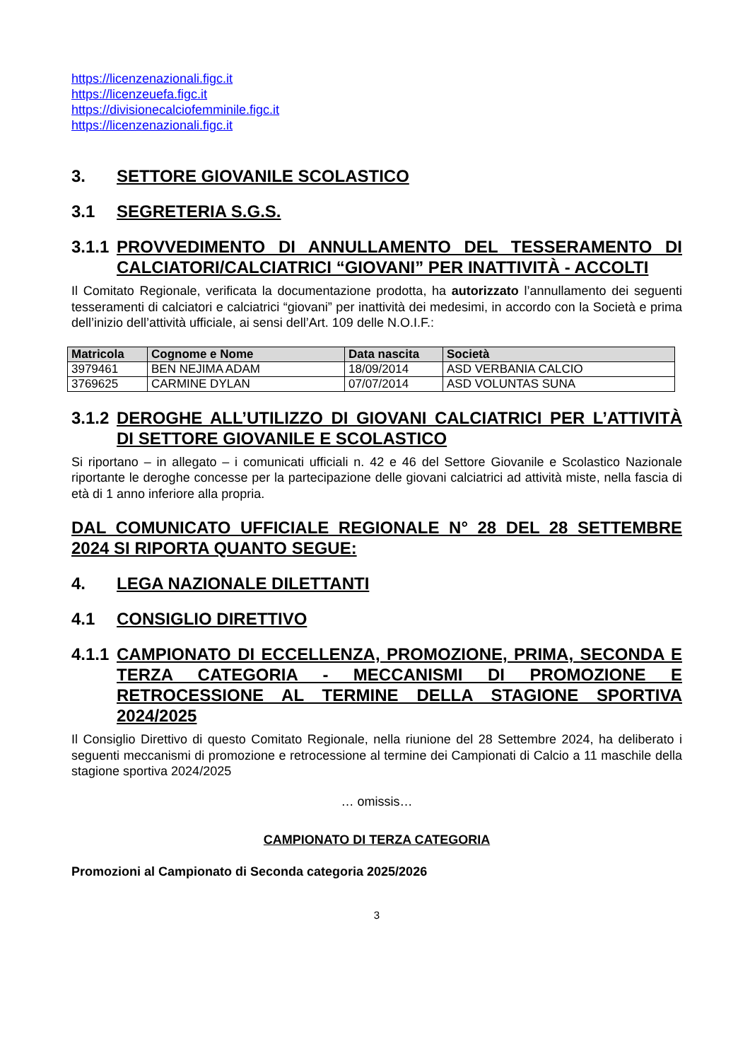https://licenzenazionali.figc.it
https://licenzeuefa.figc.it
https://divisionecalciofemminile.figc.it
https://licenzenazionali.figc.it
3. SETTORE GIOVANILE SCOLASTICO
3.1 SEGRETERIA S.G.S.
3.1.1 PROVVEDIMENTO DI ANNULLAMENTO DEL TESSERAMENTO DI CALCIATORI/CALCIATRICI “GIOVANI” PER INATTIVITÀ - ACCOLTI
Il Comitato Regionale, verificata la documentazione prodotta, ha autorizzato l’annullamento dei seguenti tesseramenti di calciatori e calciatrici “giovani” per inattività dei medesimi, in accordo con la Società e prima dell’inizio dell’attività ufficiale, ai sensi dell’Art. 109 delle N.O.I.F.:
| Matricola | Cognome e Nome | Data nascita | Società |
| --- | --- | --- | --- |
| 3979461 | BEN NEJIMA ADAM | 18/09/2014 | ASD VERBANIA CALCIO |
| 3769625 | CARMINE DYLAN | 07/07/2014 | ASD VOLUNTAS SUNA |
3.1.2 DEROGHE ALL’UTILIZZO DI GIOVANI CALCIATRICI PER L’ATTIVITÀ DI SETTORE GIOVANILE E SCOLASTICO
Si riportano – in allegato – i comunicati ufficiali n. 42 e 46 del Settore Giovanile e Scolastico Nazionale riportante le deroghe concesse per la partecipazione delle giovani calciatrici ad attività miste, nella fascia di età di 1 anno inferiore alla propria.
DAL COMUNICATO UFFICIALE REGIONALE N° 28 DEL 28 SETTEMBRE 2024 SI RIPORTA QUANTO SEGUE:
4. LEGA NAZIONALE DILETTANTI
4.1 CONSIGLIO DIRETTIVO
4.1.1 CAMPIONATO DI ECCELLENZA, PROMOZIONE, PRIMA, SECONDA E TERZA CATEGORIA - MECCANISMI DI PROMOZIONE E RETROCESSIONE AL TERMINE DELLA STAGIONE SPORTIVA 2024/2025
Il Consiglio Direttivo di questo Comitato Regionale, nella riunione del 28 Settembre 2024, ha deliberato i seguenti meccanismi di promozione e retrocessione al termine dei Campionati di Calcio a 11 maschile della stagione sportiva 2024/2025
… omissis…
CAMPIONATO DI TERZA CATEGORIA
Promozioni al Campionato di Seconda categoria 2025/2026
3